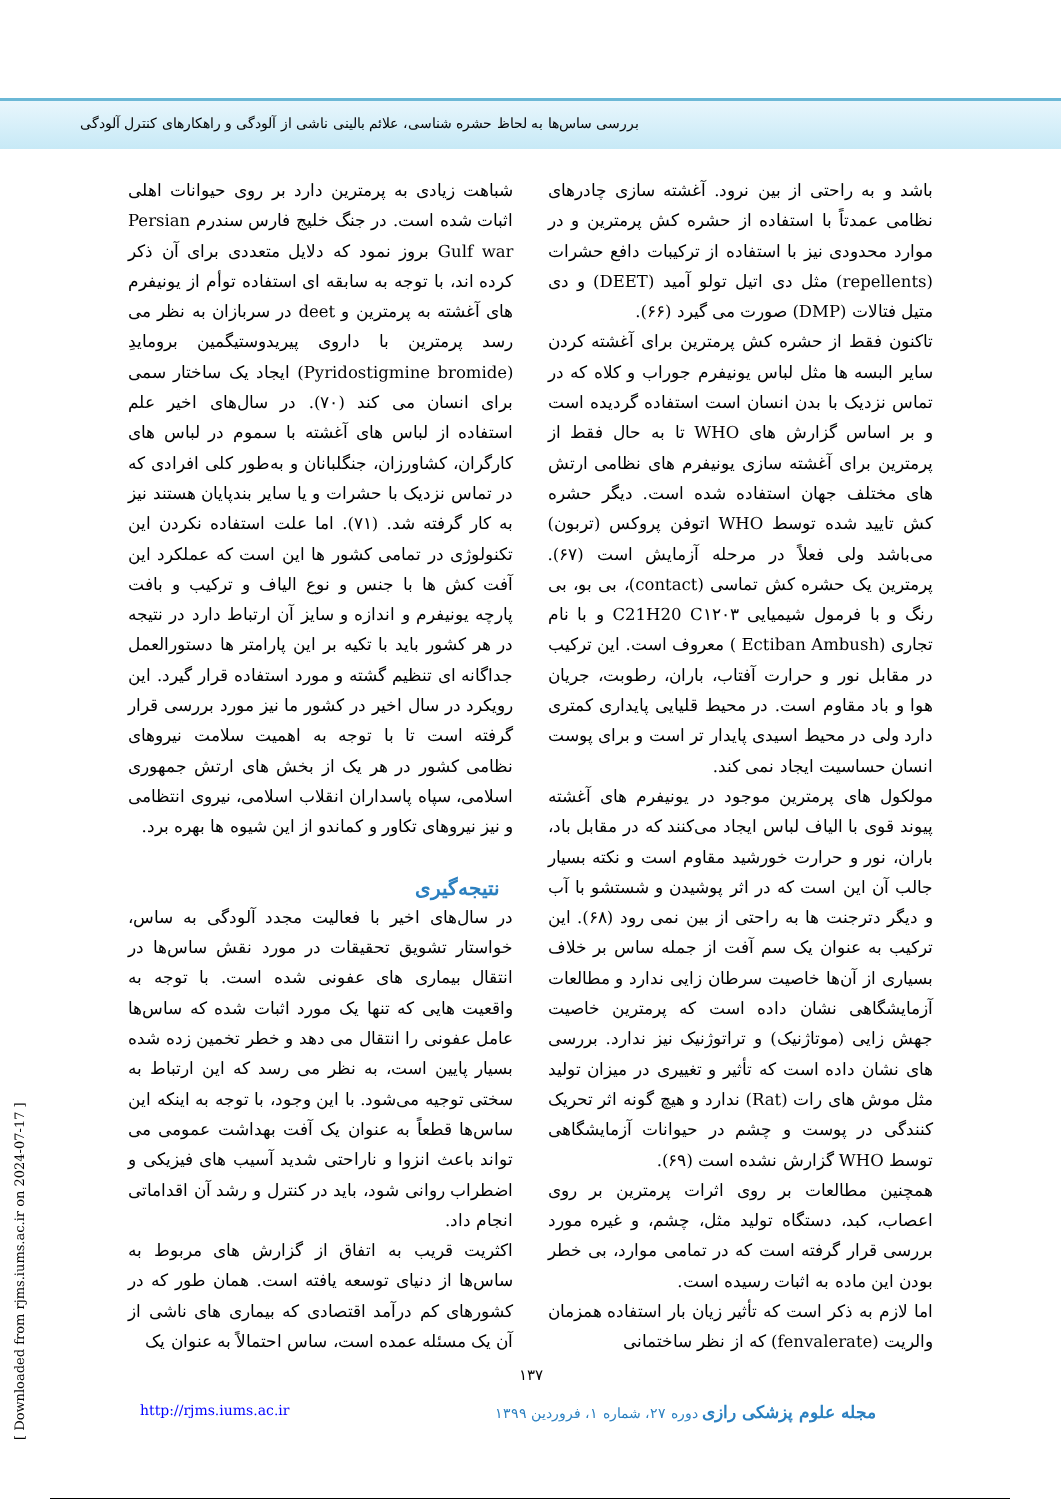بررسی ساس‌ها به لحاظ حشره شناسی، علائم بالینی ناشی از آلودگی و راهکارهای کنترل آلودگی
باشد و به راحتی از بین نرود. آغشته سازی چادرهای نظامی عمدتاً با استفاده از حشره کش پرمترین و در موارد محدودی نیز با استفاده از ترکیبات دافع حشرات (repellents) مثل دی اتیل تولو آمید (DEET) و دی متیل فتالات (DMP) صورت می گیرد (۶۶).
تاکنون فقط از حشره کش پرمترین برای آغشته کردن سایر البسه ها مثل لباس یونیفرم جوراب و کلاه که در تماس نزدیک با بدن انسان است استفاده گردیده است و بر اساس گزارش های WHO تا به حال فقط از پرمترین برای آغشته سازی یونیفرم های نظامی ارتش های مختلف جهان استفاده شده است. دیگر حشره کش تایید شده توسط WHO اتوفن پروکس (تربون) می‌باشد ولی فعلاً در مرحله آزمایش است (۶۷). پرمترین یک حشره کش تماسی (contact)، بی بو، بی رنگ و با فرمول شیمیایی C21H20 C۱۲۰۳ و با نام تجاری (Ectiban Ambush ) معروف است. این ترکیب در مقابل نور و حرارت آفتاب، باران، رطوبت، جریان هوا و باد مقاوم است. در محیط قلیایی پایداری کمتری دارد ولی در محیط اسیدی پایدار تر است و برای پوست انسان حساسیت ایجاد نمی کند.
مولکول های پرمترین موجود در یونیفرم های آغشته پیوند قوی با الیاف لباس ایجاد می‌کنند که در مقابل باد، باران، نور و حرارت خورشید مقاوم است و نکته بسیار جالب آن این است که در اثر پوشیدن و شستشو با آب و دیگر دترجنت ها به راحتی از بین نمی رود (۶۸). این ترکیب به عنوان یک سم آفت از جمله ساس بر خلاف بسیاری از آن‌ها خاصیت سرطان زایی ندارد و مطالعات آزمایشگاهی نشان داده است که پرمترین خاصیت جهش زایی (موتاژنیک) و تراتوژنیک نیز ندارد. بررسی های نشان داده است که تأثیر و تغییری در میزان تولید مثل موش های رات (Rat) ندارد و هیچ گونه اثر تحریک کنندگی در پوست و چشم در حیوانات آزمایشگاهی توسط WHO گزارش نشده است (۶۹).
همچنین مطالعات بر روی اثرات پرمترین بر روی اعصاب، کبد، دستگاه تولید مثل، چشم، و غیره مورد بررسی قرار گرفته است که در تمامی موارد، بی خطر بودن این ماده به اثبات رسیده است.
اما لازم به ذکر است که تأثیر زیان بار استفاده همزمان والریت (fenvalerate) که از نظر ساختمانی
شباهت زیادی به پرمترین دارد بر روی حیوانات اهلی اثبات شده است. در جنگ خلیج فارس سندرم Persian Gulf war بروز نمود که دلایل متعددی برای آن ذکر کرده اند، با توجه به سابقه ای استفاده توأم از یونیفرم های آغشته به پرمترین و deet در سربازان به نظر می رسد پرمترین با داروی پیریدوستیگمین برومایدِ (Pyridostigmine bromide) ایجاد یک ساختار سمی برای انسان می کند (۷۰). در سال‌های اخیر علم استفاده از لباس های آغشته با سموم در لباس های کارگران، کشاورزان، جنگلبانان و به‌طور کلی افرادی که در تماس نزدیک با حشرات و یا سایر بندپایان هستند نیز به کار گرفته شد. (۷۱). اما علت استفاده نکردن این تکنولوژی در تمامی کشور ها این است که عملکرد این آفت کش ها با جنس و نوع الیاف و ترکیب و بافت پارچه یونیفرم و اندازه و سایز آن ارتباط دارد در نتیجه در هر کشور باید با تکیه بر این پارامتر ها دستورالعمل جداگانه ای تنظیم گشته و مورد استفاده قرار گیرد. این رویکرد در سال اخیر در کشور ما نیز مورد بررسی قرار گرفته است تا با توجه به اهمیت سلامت نیروهای نظامی کشور در هر یک از بخش های ارتش جمهوری اسلامی، سپاه پاسداران انقلاب اسلامی، نیروی انتظامی و نیز نیروهای تکاور و کماندو از این شیوه ها بهره برد.
نتیجه‌گیری
در سال‌های اخیر با فعالیت مجدد آلودگی به ساس، خواستار تشویق تحقیقات در مورد نقش ساس‌ها در انتقال بیماری های عفونی شده است. با توجه به واقعیت هایی که تنها یک مورد اثبات شده که ساس‌ها عامل عفونی را انتقال می دهد و خطر تخمین زده شده بسیار پایین است، به نظر می رسد که این ارتباط به سختی توجیه می‌شود. با این وجود، با توجه به اینکه این ساس‌ها قطعاً به عنوان یک آفت بهداشت عمومی می تواند باعث انزوا و ناراحتی شدید آسیب های فیزیکی و اضطراب روانی شود، باید در کنترل و رشد آن اقداماتی انجام داد.
اکثریت قریب به اتفاق از گزارش های مربوط به ساس‌ها از دنیای توسعه یافته است. همان طور که در کشورهای کم درآمد اقتصادی که بیماری های ناشی از آن یک مسئله عمده است، ساس احتمالاً به عنوان یک
۱۳۷
مجله علوم پزشکی رازی دوره ۲۷، شماره ۱، فروردین ۱۳۹۹ http://rjms.iums.ac.ir
[ Downloaded from rjms.iums.ac.ir on 2024-07-17 ]